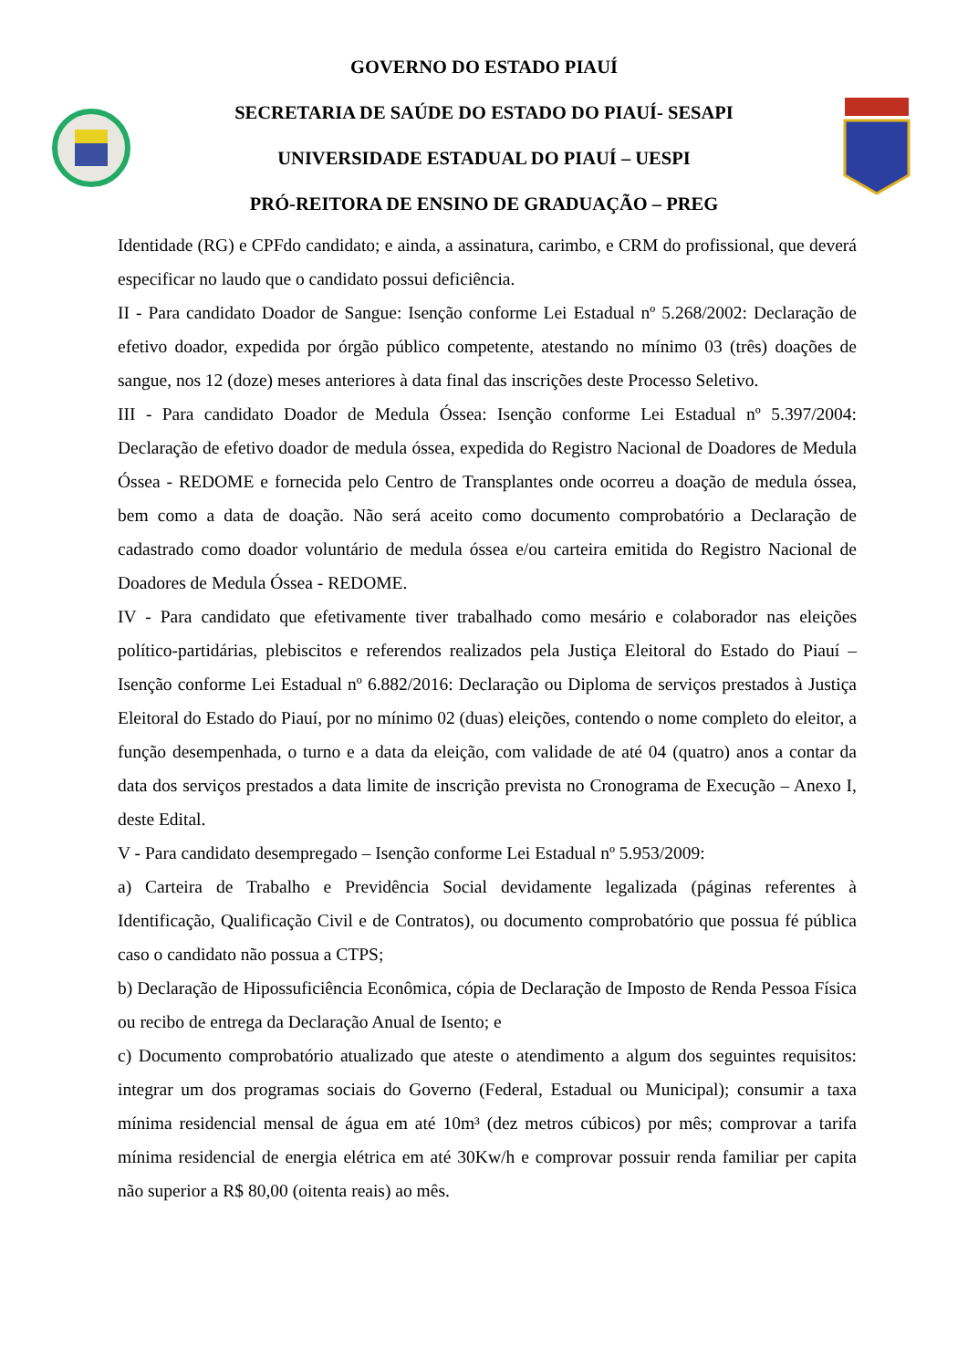GOVERNO DO ESTADO PIAUÍ
SECRETARIA DE SAÚDE DO ESTADO DO PIAUÍ- SESAPI
UNIVERSIDADE ESTADUAL DO PIAUÍ – UESPI
PRÓ-REITORA DE ENSINO DE GRADUAÇÃO – PREG
Identidade (RG) e CPFdo candidato; e ainda, a assinatura, carimbo, e CRM do profissional, que deverá especificar no laudo que o candidato possui deficiência.
II - Para candidato Doador de Sangue: Isenção conforme Lei Estadual nº 5.268/2002: Declaração de efetivo doador, expedida por órgão público competente, atestando no mínimo 03 (três) doações de sangue, nos 12 (doze) meses anteriores à data final das inscrições deste Processo Seletivo.
III - Para candidato Doador de Medula Óssea: Isenção conforme Lei Estadual nº 5.397/2004: Declaração de efetivo doador de medula óssea, expedida do Registro Nacional de Doadores de Medula Óssea - REDOME e fornecida pelo Centro de Transplantes onde ocorreu a doação de medula óssea, bem como a data de doação. Não será aceito como documento comprobatório a Declaração de cadastrado como doador voluntário de medula óssea e/ou carteira emitida do Registro Nacional de Doadores de Medula Óssea - REDOME.
IV - Para candidato que efetivamente tiver trabalhado como mesário e colaborador nas eleições político-partidárias, plebiscitos e referendos realizados pela Justiça Eleitoral do Estado do Piauí – Isenção conforme Lei Estadual nº 6.882/2016: Declaração ou Diploma de serviços prestados à Justiça Eleitoral do Estado do Piauí, por no mínimo 02 (duas) eleições, contendo o nome completo do eleitor, a função desempenhada, o turno e a data da eleição, com validade de até 04 (quatro) anos a contar da data dos serviços prestados a data limite de inscrição prevista no Cronograma de Execução – Anexo I, deste Edital.
V - Para candidato desempregado – Isenção conforme Lei Estadual nº 5.953/2009:
a) Carteira de Trabalho e Previdência Social devidamente legalizada (páginas referentes à Identificação, Qualificação Civil e de Contratos), ou documento comprobatório que possua fé pública caso o candidato não possua a CTPS;
b) Declaração de Hipossuficiência Econômica, cópia de Declaração de Imposto de Renda Pessoa Física ou recibo de entrega da Declaração Anual de Isento; e
c) Documento comprobatório atualizado que ateste o atendimento a algum dos seguintes requisitos: integrar um dos programas sociais do Governo (Federal, Estadual ou Municipal); consumir a taxa mínima residencial mensal de água em até 10m³ (dez metros cúbicos) por mês; comprovar a tarifa mínima residencial de energia elétrica em até 30Kw/h e comprovar possuir renda familiar per capita não superior a R$ 80,00 (oitenta reais) ao mês.